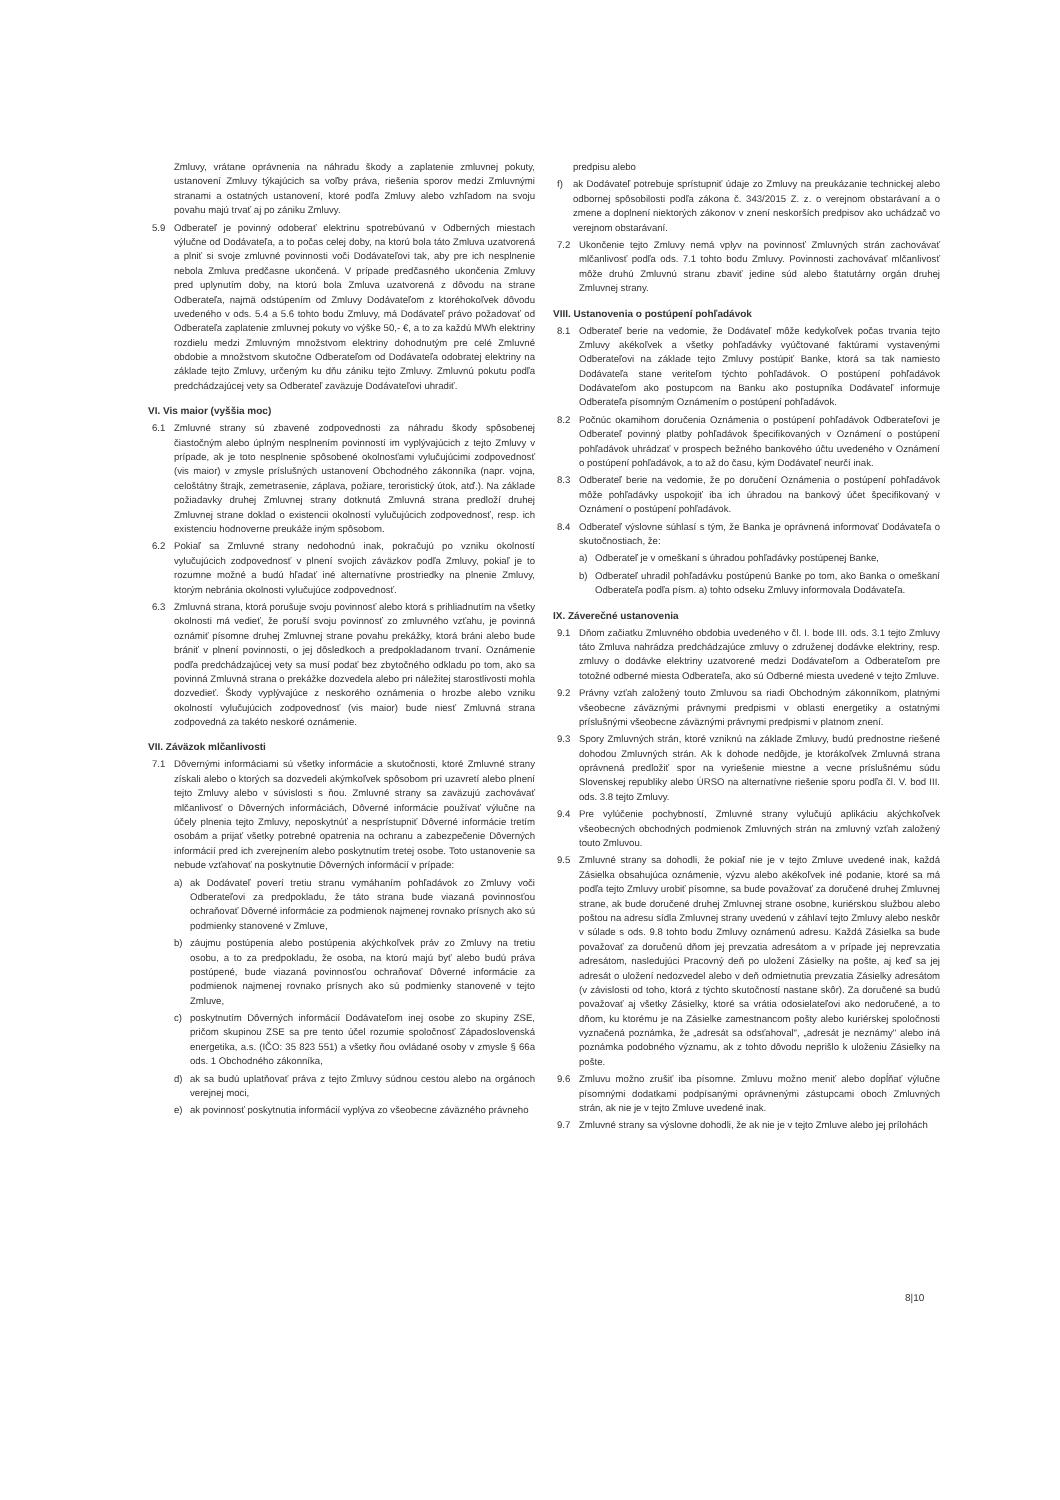Zmluvy, vrátane oprávnenia na náhradu škody a zaplatenie zmluvnej pokuty, ustanovení Zmluvy týkajúcich sa voľby práva, riešenia sporov medzi Zmluvnými stranami a ostatných ustanovení, ktoré podľa Zmluvy alebo vzhľadom na svoju povahu majú trvať aj po zániku Zmluvy.
5.9 Odberateľ je povinný odoberať elektrinu spotrebúvanú v Odberných miestach výlučne od Dodávateľa, a to počas celej doby, na ktorú bola táto Zmluva uzatvorená a plniť si svoje zmluvné povinnosti voči Dodávateľovi tak, aby pre ich nesplnenie nebola Zmluva predčasne ukončená. V prípade predčasného ukončenia Zmluvy pred uplynutím doby, na ktorú bola Zmluva uzatvorená z dôvodu na strane Odberateľa, najmä odstúpením od Zmluvy Dodávateľom z ktoréhokoľvek dôvodu uvedeného v ods. 5.4 a 5.6 tohto bodu Zmluvy, má Dodávateľ právo požadovať od Odberateľa zaplatenie zmluvnej pokuty vo výške 50,- €, a to za každú MWh elektriny rozdielu medzi Zmluvným množstvom elektriny dohodnutým pre celé Zmluvné obdobie a množstvom skutočne Odberateľom od Dodávateľa odobratej elektriny na základe tejto Zmluvy, určeným ku dňu zániku tejto Zmluvy. Zmluvnú pokutu podľa predchádzajúcej vety sa Odberateľ zaväzuje Dodávateľovi uhradiť.
VI. Vis maior (vyššia moc)
6.1 Zmluvné strany sú zbavené zodpovednosti za náhradu škody spôsobenej čiastočným alebo úplným nesplnením povinností im vyplývajúcich z tejto Zmluvy v prípade, ak je toto nesplnenie spôsobené okolnosťami vylučujúcimi zodpovednosť (vis maior) v zmysle príslušných ustanovení Obchodného zákonníka (napr. vojna, celoštátny štrajk, zemetrasenie, záplava, požiare, teroristický útok, atď.). Na základe požiadavky druhej Zmluvnej strany dotknutá Zmluvná strana predloží druhej Zmluvnej strane doklad o existencii okolností vylučujúcich zodpovednosť, resp. ich existenciu hodnoverne preukáže iným spôsobom.
6.2 Pokiaľ sa Zmluvné strany nedohodnú inak, pokračujú po vzniku okolností vylučujúcich zodpovednosť v plnení svojich záväzkov podľa Zmluvy, pokiaľ je to rozumne možné a budú hľadať iné alternatívne prostriedky na plnenie Zmluvy, ktorým nebránia okolnosti vylučujúce zodpovednosť.
6.3 Zmluvná strana, ktorá porušuje svoju povinnosť alebo ktorá s prihliadnutím na všetky okolnosti má vedieť, že poruší svoju povinnosť zo zmluvného vzťahu, je povinná oznámiť písomne druhej Zmluvnej strane povahu prekážky, ktorá bráni alebo bude brániť v plnení povinnosti, o jej dôsledkoch a predpokladanom trvaní. Oznámenie podľa predchádzajúcej vety sa musí podať bez zbytočného odkladu po tom, ako sa povinná Zmluvná strana o prekážke dozvedela alebo pri náležitej starostlivosti mohla dozvedieť. Škody vyplývajúce z neskorého oznámenia o hrozbe alebo vzniku okolností vylučujúcich zodpovednosť (vis maior) bude niesť Zmluvná strana zodpovedná za takéto neskoré oznámenie.
VII. Záväzok mlčanlivosti
7.1 Dôvernými informáciami sú všetky informácie a skutočnosti, ktoré Zmluvné strany získali alebo o ktorých sa dozvedeli akýmkoľvek spôsobom pri uzavretí alebo plnení tejto Zmluvy alebo v súvislosti s ňou. Zmluvné strany sa zaväzujú zachovávať mlčanlivosť o Dôverných informáciách, Dôverné informácie používať výlučne na účely plnenia tejto Zmluvy, neposkytnúť a nesprístupniť Dôverné informácie tretím osobám a prijať všetky potrebné opatrenia na ochranu a zabezpečenie Dôverných informácií pred ich zverejnením alebo poskytnutím tretej osobe. Toto ustanovenie sa nebude vzťahovať na poskytnutie Dôverných informácií v prípade:
a) ak Dodávateľ poverí tretiu stranu vymáhaním pohľadávok zo Zmluvy voči Odberateľovi za predpokladu, že táto strana bude viazaná povinnosťou ochraňovať Dôverné informácie za podmienok najmenej rovnako prísnych ako sú podmienky stanovené v Zmluve,
b) záujmu postúpenia alebo postúpenia akýchkoľvek práv zo Zmluvy na tretiu osobu, a to za predpokladu, že osoba, na ktorú majú byť alebo budú práva postúpené, bude viazaná povinnosťou ochraňovať Dôverné informácie za podmienok najmenej rovnako prísnych ako sú podmienky stanovené v tejto Zmluve,
c) poskytnutím Dôverných informácií Dodávateľom inej osobe zo skupiny ZSE, pričom skupinou ZSE sa pre tento účel rozumie spoločnosť Západoslovenská energetika, a.s. (IČO: 35 823 551) a všetky ňou ovládané osoby v zmysle § 66a ods. 1 Obchodného zákonníka,
d) ak sa budú uplatňovať práva z tejto Zmluvy súdnou cestou alebo na orgánoch verejnej moci,
e) ak povinnosť poskytnutia informácií vyplýva zo všeobecne záväzného právneho
predpisu alebo
f) ak Dodávateľ potrebuje sprístupniť údaje zo Zmluvy na preukázanie technickej alebo odbornej spôsobilosti podľa zákona č. 343/2015 Z. z. o verejnom obstarávaní a o zmene a doplnení niektorých zákonov v znení neskorších predpisov ako uchádzač vo verejnom obstarávaní.
7.2 Ukončenie tejto Zmluvy nemá vplyv na povinnosť Zmluvných strán zachovávať mlčanlivosť podľa ods. 7.1 tohto bodu Zmluvy. Povinnosti zachovávať mlčanlivosť môže druhú Zmluvnú stranu zbaviť jedine súd alebo štatutárny orgán druhej Zmluvnej strany.
VIII. Ustanovenia o postúpení pohľadávok
8.1 Odberateľ berie na vedomie, že Dodávateľ môže kedykoľvek počas trvania tejto Zmluvy akékoľvek a všetky pohľadávky vyúčtované faktúrami vystavenými Odberateľovi na základe tejto Zmluvy postúpiť Banke, ktorá sa tak namiesto Dodávateľa stane veriteľom týchto pohľadávok. O postúpení pohľadávok Dodávateľom ako postupcom na Banku ako postupníka Dodávateľ informuje Odberateľa písomným Oznámením o postúpení pohľadávok.
8.2 Počnúc okamihom doručenia Oznámenia o postúpení pohľadávok Odberateľovi je Odberateľ povinný platby pohľadávok špecifikovaných v Oznámení o postúpení pohľadávok uhrádzať v prospech bežného bankového účtu uvedeného v Oznámení o postúpení pohľadávok, a to až do času, kým Dodávateľ neurčí inak.
8.3 Odberateľ berie na vedomie, že po doručení Oznámenia o postúpení pohľadávok môže pohľadávky uspokojiť iba ich úhradou na bankový účet špecifikovaný v Oznámení o postúpení pohľadávok.
8.4 Odberateľ výslovne súhlasí s tým, že Banka je oprávnená informovať Dodávateľa o skutočnostiach, že:
a) Odberateľ je v omeškaní s úhradou pohľadávky postúpenej Banke,
b) Odberateľ uhradil pohľadávku postúpenú Banke po tom, ako Banka o omeškaní Odberateľa podľa písm. a) tohto odseku Zmluvy informovala Dodávateľa.
IX. Záverečné ustanovenia
9.1 Dňom začiatku Zmluvného obdobia uvedeného v čl. I. bode III. ods. 3.1 tejto Zmluvy táto Zmluva nahrádza predchádzajúce zmluvy o združenej dodávke elektriny, resp. zmluvy o dodávke elektriny uzatvorené medzi Dodávateľom a Odberateľom pre totožné odberné miesta Odberateľa, ako sú Odberné miesta uvedené v tejto Zmluve.
9.2 Právny vzťah založený touto Zmluvou sa riadi Obchodným zákonníkom, platnými všeobecne záväznými právnymi predpismi v oblasti energetiky a ostatnými príslušnými všeobecne záväznými právnymi predpismi v platnom znení.
9.3 Spory Zmluvných strán, ktoré vzniknú na základe Zmluvy, budú prednostne riešené dohodou Zmluvných strán. Ak k dohode nedôjde, je ktorákoľvek Zmluvná strana oprávnená predložiť spor na vyriešenie miestne a vecne príslušnému súdu Slovenskej republiky alebo ÚRSO na alternatívne riešenie sporu podľa čl. V. bod III. ods. 3.8 tejto Zmluvy.
9.4 Pre vylúčenie pochybností, Zmluvné strany vylučujú aplikáciu akýchkoľvek všeobecných obchodných podmienok Zmluvných strán na zmluvný vzťah založený touto Zmluvou.
9.5 Zmluvné strany sa dohodli, že pokiaľ nie je v tejto Zmluve uvedené inak, každá Zásielka obsahujúca oznámenie, výzvu alebo akékoľvek iné podanie, ktoré sa má podľa tejto Zmluvy urobiť písomne, sa bude považovať za doručené druhej Zmluvnej strane, ak bude doručené druhej Zmluvnej strane osobne, kuriérskou službou alebo poštou na adresu sídla Zmluvnej strany uvedenú v záhlaví tejto Zmluvy alebo neskôr v súlade s ods. 9.8 tohto bodu Zmluvy oznámenú adresu. Každá Zásielka sa bude považovať za doručenú dňom jej prevzatia adresátom a v prípade jej neprevzatia adresátom, nasledujúci Pracovný deň po uložení Zásielky na pošte, aj keď sa jej adresát o uložení nedozvedel alebo v deň odmietnutia prevzatia Zásielky adresátom (v závislosti od toho, ktorá z týchto skutočností nastane skôr). Za doručené sa budú považovať aj všetky Zásielky, ktoré sa vrátia odosielateľovi ako nedoručené, a to dňom, ku ktorému je na Zásielke zamestnancom pošty alebo kuriérskej spoločnosti vyznačená poznámka, že „adresát sa odsťahoval", „adresát je neznámy" alebo iná poznámka podobného významu, ak z tohto dôvodu neprišlo k uloženiu Zásielky na pošte.
9.6 Zmluvu možno zrušiť iba písomne. Zmluvu možno meniť alebo dopĺňať výlučne písomnými dodatkami podpísanými oprávnenými zástupcami oboch Zmluvných strán, ak nie je v tejto Zmluve uvedené inak.
9.7 Zmluvné strany sa výslovne dohodli, že ak nie je v tejto Zmluve alebo jej prílohách
8|10